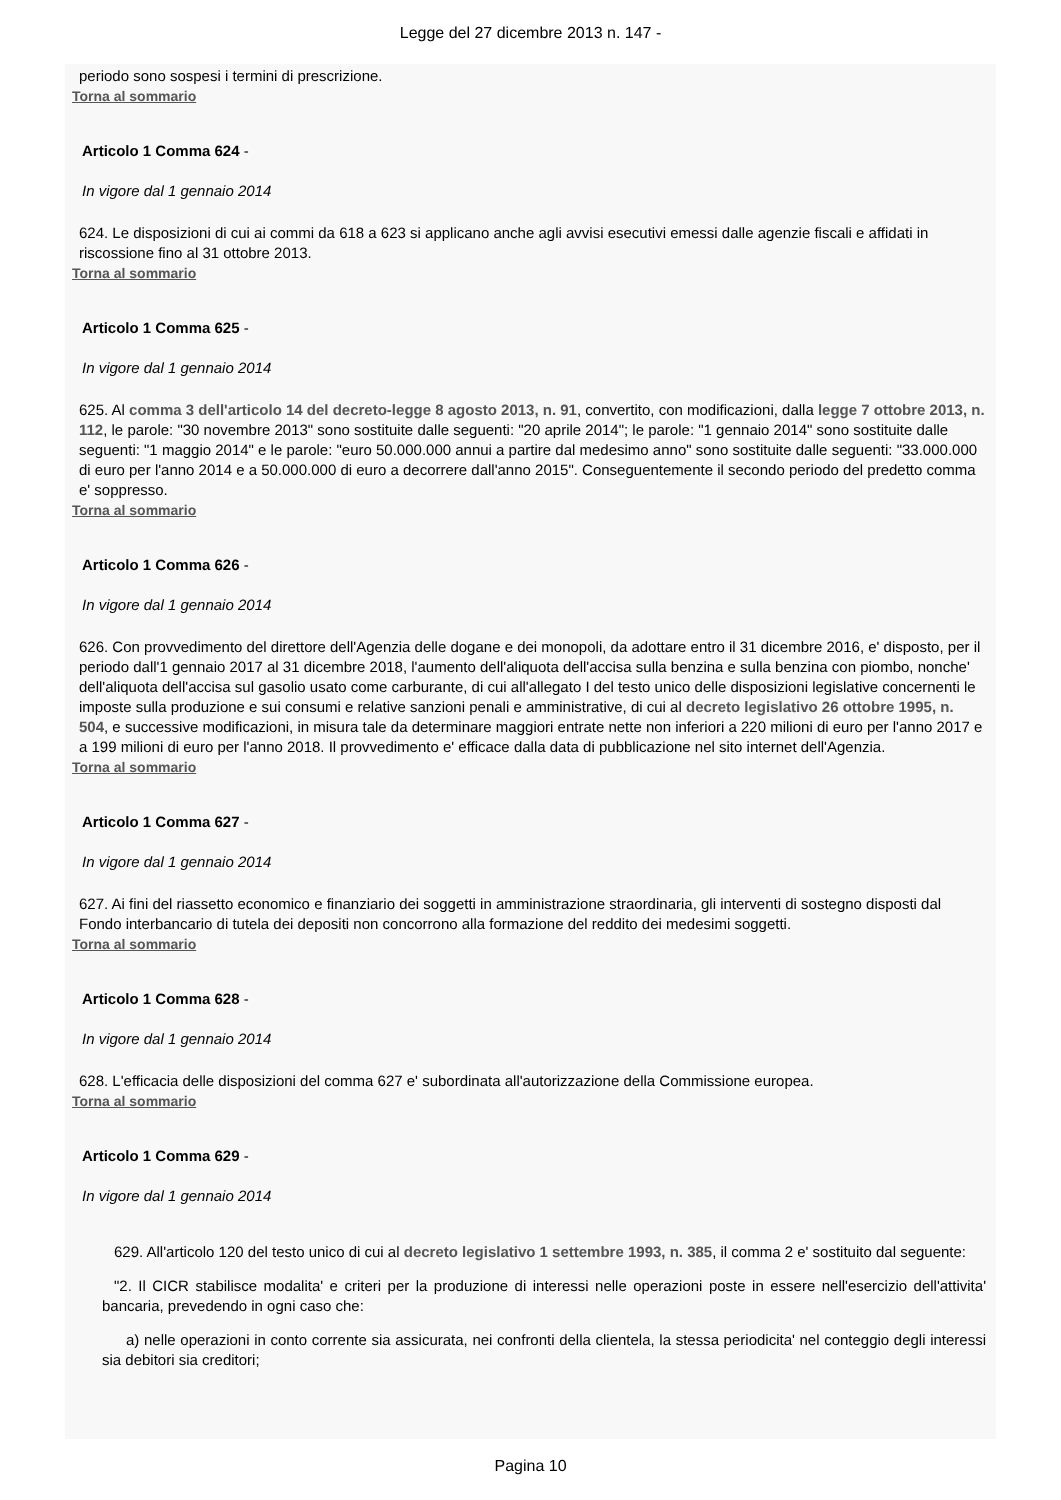Legge del 27 dicembre 2013 n. 147 -
periodo sono sospesi i termini di prescrizione.
Torna al sommario
Articolo 1 Comma 624 -
In vigore dal 1 gennaio 2014
624. Le disposizioni di cui ai commi da 618 a 623 si applicano anche agli avvisi esecutivi emessi dalle agenzie fiscali e affidati in riscossione fino al 31 ottobre 2013.
Torna al sommario
Articolo 1 Comma 625 -
In vigore dal 1 gennaio 2014
625. Al comma 3 dell'articolo 14 del decreto-legge 8 agosto 2013, n. 91, convertito, con modificazioni, dalla legge 7 ottobre 2013, n. 112, le parole: "30 novembre 2013" sono sostituite dalle seguenti: "20 aprile 2014"; le parole: "1 gennaio 2014" sono sostituite dalle seguenti: "1 maggio 2014" e le parole: "euro 50.000.000 annui a partire dal medesimo anno" sono sostituite dalle seguenti: "33.000.000 di euro per l'anno 2014 e a 50.000.000 di euro a decorrere dall'anno 2015". Conseguentemente il secondo periodo del predetto comma e' soppresso.
Torna al sommario
Articolo 1 Comma 626 -
In vigore dal 1 gennaio 2014
626. Con provvedimento del direttore dell'Agenzia delle dogane e dei monopoli, da adottare entro il 31 dicembre 2016, e' disposto, per il periodo dall'1 gennaio 2017 al 31 dicembre 2018, l'aumento dell'aliquota dell'accisa sulla benzina e sulla benzina con piombo, nonche' dell'aliquota dell'accisa sul gasolio usato come carburante, di cui all'allegato I del testo unico delle disposizioni legislative concernenti le imposte sulla produzione e sui consumi e relative sanzioni penali e amministrative, di cui al decreto legislativo 26 ottobre 1995, n. 504, e successive modificazioni, in misura tale da determinare maggiori entrate nette non inferiori a 220 milioni di euro per l'anno 2017 e a 199 milioni di euro per l'anno 2018. Il provvedimento e' efficace dalla data di pubblicazione nel sito internet dell'Agenzia.
Torna al sommario
Articolo 1 Comma 627 -
In vigore dal 1 gennaio 2014
627. Ai fini del riassetto economico e finanziario dei soggetti in amministrazione straordinaria, gli interventi di sostegno disposti dal Fondo interbancario di tutela dei depositi non concorrono alla formazione del reddito dei medesimi soggetti.
Torna al sommario
Articolo 1 Comma 628 -
In vigore dal 1 gennaio 2014
628. L'efficacia delle disposizioni del comma 627 e' subordinata all'autorizzazione della Commissione europea.
Torna al sommario
Articolo 1 Comma 629 -
In vigore dal 1 gennaio 2014
629. All'articolo 120 del testo unico di cui al decreto legislativo 1 settembre 1993, n. 385, il comma 2 e' sostituito dal seguente:
"2. Il CICR stabilisce modalita' e criteri per la produzione di interessi nelle operazioni poste in essere nell'esercizio dell'attivita' bancaria, prevedendo in ogni caso che:
a) nelle operazioni in conto corrente sia assicurata, nei confronti della clientela, la stessa periodicita' nel conteggio degli interessi sia debitori sia creditori;
Pagina 10